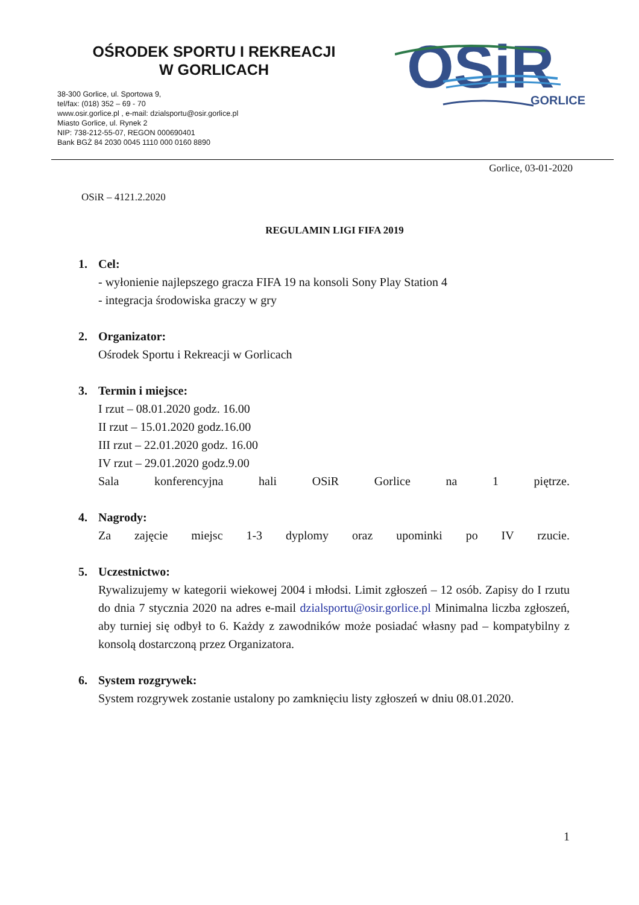OŚRODEK SPORTU I REKREACJI
W GORLICACH
38-300 Gorlice, ul. Sportowa 9,
tel/fax: (018) 352 – 69 - 70
www.osir.gorlice.pl , e-mail: dzialsportu@osir.gorlice.pl
Miasto Gorlice, ul. Rynek 2
NIP: 738-212-55-07, REGON 000690401
Bank BGŻ 84 2030 0045 1110 000 0160 8890
OSiR
GORLICE
Gorlice, 03-01-2020
OSiR – 4121.2.2020
REGULAMIN LIGI FIFA 2019
1. Cel:
- wyłonienie najlepszego gracza FIFA 19 na konsoli Sony Play Station 4
- integracja środowiska graczy w gry
2. Organizator:
Ośrodek Sportu i Rekreacji w Gorlicach
3. Termin i miejsce:
I rzut – 08.01.2020 godz. 16.00
II rzut – 15.01.2020 godz.16.00
III rzut – 22.01.2020 godz. 16.00
IV rzut – 29.01.2020 godz.9.00
Sala konferencyjna hali OSiR Gorlice na 1 piętrze.
4. Nagrody:
Za zajęcie miejsc 1-3 dyplomy oraz upominki po IV rzucie.
5. Uczestnictwo:
Rywalizujemy w kategorii wiekowej 2004 i młodsi. Limit zgłoszeń – 12 osób. Zapisy do I rzutu do dnia 7 stycznia 2020 na adres e-mail dzialsportu@osir.gorlice.pl Minimalna liczba zgłoszeń, aby turniej się odbył to 6. Każdy z zawodników może posiadać własny pad – kompatybilny z konsolą dostarczoną przez Organizatora.
6. System rozgrywek:
System rozgrywek zostanie ustalony po zamknięciu listy zgłoszeń w dniu 08.01.2020.
1